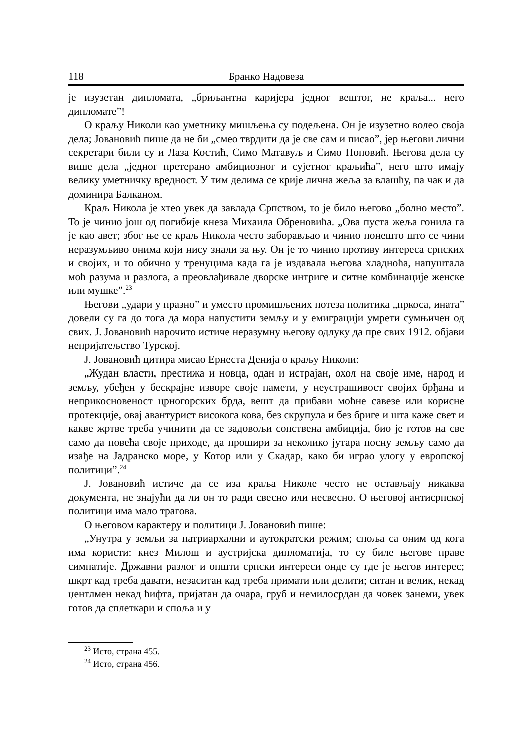118 Бранко Надовеза
је изузетан дипломата, „бриљантна каријера једног вештог, не краља... него дипломате”!
О краљу Николи као уметнику мишљења су подељена. Он је изузетно волео своја дела; Јовановић пише да не би „смео тврдити да је све сам и писао”, јер његови лични секретари били су и Лаза Костић, Симо Матавуљ и Симо Поповић. Његова дела су више дела „једног претерано амбициозног и сујетног краљића”, него што имају велику уметничку вредност. У тим делима се крије лична жеља за влашћу, па чак и да доминира Балканом.
Краљ Никола је хтео увек да завлада Српством, то је било његово „болно место”. То је чинио још од погибије кнеза Михаила Обреновића. „Ова пуста жеља гонила га је као авет; због ње се краљ Никола често заборављао и чинио понешто што се чини неразумљиво онима који нису знали за њу. Он је то чинио противу интереса српских и својих, и то обично у тренуцима када га је издавала његова хладноћа, напуштала моћ разума и разлога, а преовлађивале дворске интриге и ситне комбинације женске или мушке”.<sup>23</sup>
Његови „удари у празно” и уместо промишљених потеза политика „пркоса, ината” довели су га до тога да мора напустити земљу и у емиграцији умрети сумњичен од свих. Ј. Јовановић нарочито истиче неразумну његову одлуку да пре свих 1912. објави непријатељство Турској.
Ј. Јовановић цитира мисао Ернеста Денија о краљу Николи:
„Жудан власти, престижа и новца, одан и истрајан, охол на своје име, народ и земљу, убеђен у бескрајне изворе своје памети, у неустрашивост својих брђана и неприкосновеност црногорских брда, вешт да прибави моћне савезе или корисне протекције, овај авантурист високога кова, без скрупула и без бриге и шта каже свет и какве жртве треба учинити да се задовољи сопствена амбиција, био је готов на све само да повећа своје приходе, да прошири за неколико јутара посну земљу само да изађе на Јадранско море, у Котор или у Скадар, како би играо улогу у европској политици”.<sup>24</sup>
Ј. Јовановић истиче да се иза краља Николе често не остављају никаква документа, не знајући да ли он то ради свесно или несвесно. О његовој антисрпској политици има мало трагова.
О његовом карактеру и политици Ј. Јовановић пише:
„Унутра у земљи за патриархални и аутократски режим; споља са оним од кога има користи: кнез Милош и аустријска дипломатија, то су биле његове праве симпатије. Државни разлог и општи српски интереси онде су где је његов интерес; шкрт кад треба давати, незаситан кад треба примати или делити; ситан и велик, некад џентлмен некад ћифта, пријатан да очара, груб и немилосрдан да човек занеми, увек готов да сплеткари и споља и у
<sup>23</sup> Исто, страна 455.
<sup>24</sup> Исто, страна 456.